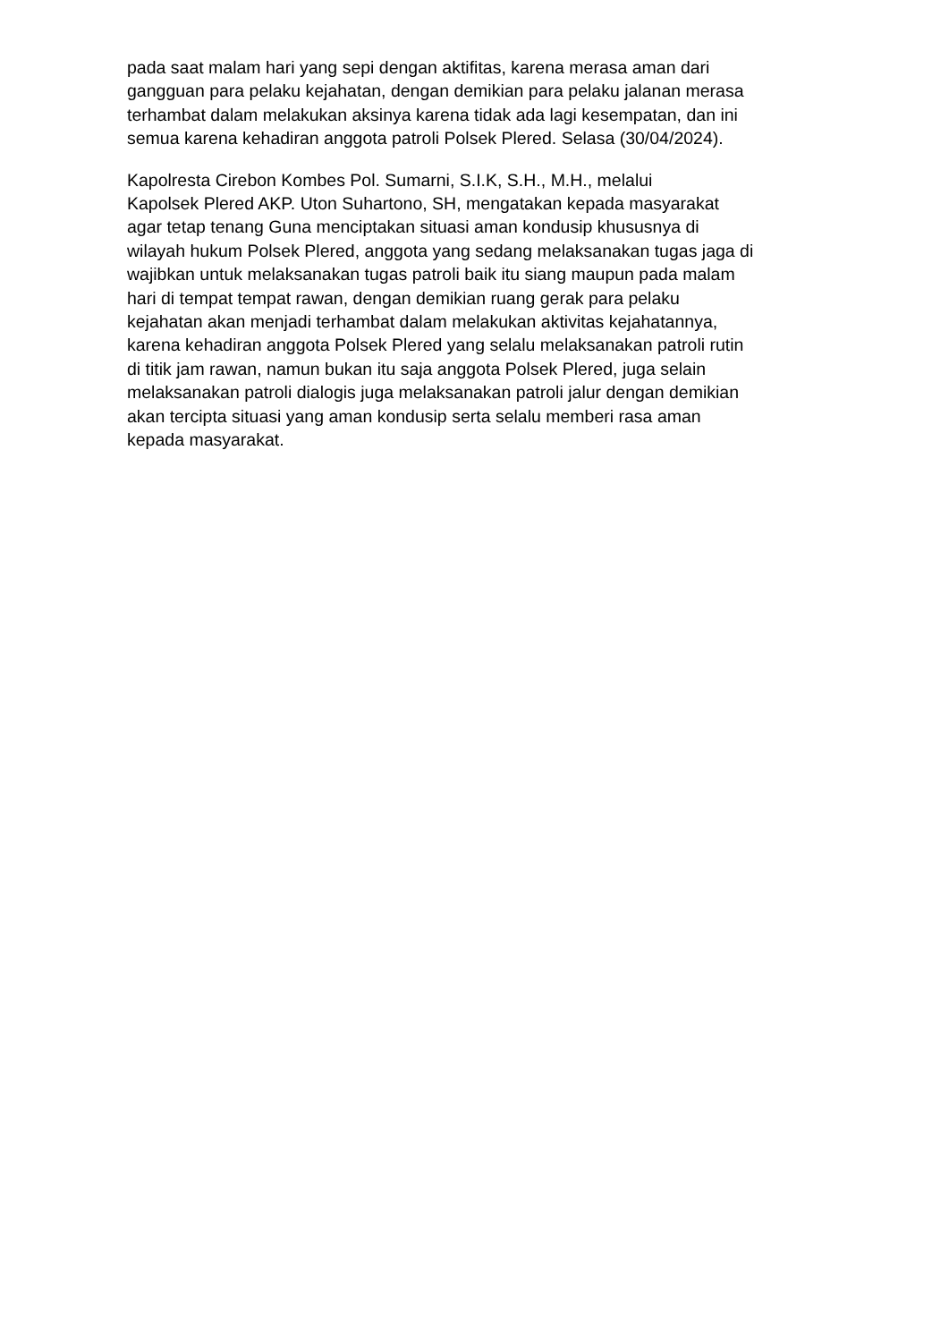pada saat malam hari yang sepi dengan aktifitas, karena merasa aman dari
gangguan para pelaku kejahatan, dengan demikian para pelaku jalanan merasa
terhambat dalam melakukan aksinya karena tidak ada lagi kesempatan, dan ini
semua karena kehadiran anggota patroli Polsek Plered. Selasa (30/04/2024).
Kapolresta Cirebon Kombes Pol. Sumarni, S.I.K, S.H., M.H., melalui
Kapolsek Plered AKP. Uton Suhartono, SH, mengatakan kepada masyarakat
agar tetap tenang Guna menciptakan situasi aman kondusip khususnya di
wilayah hukum Polsek Plered, anggota yang sedang melaksanakan tugas jaga di
wajibkan untuk melaksanakan tugas patroli baik itu siang maupun pada malam
hari di tempat tempat rawan, dengan demikian ruang gerak para pelaku
kejahatan akan menjadi terhambat dalam melakukan aktivitas kejahatannya,
karena kehadiran anggota Polsek Plered yang selalu melaksanakan patroli rutin
di titik jam rawan, namun bukan itu saja anggota Polsek Plered, juga selain
melaksanakan patroli dialogis juga melaksanakan patroli jalur dengan demikian
akan tercipta situasi yang aman kondusip serta selalu memberi rasa aman
kepada masyarakat.